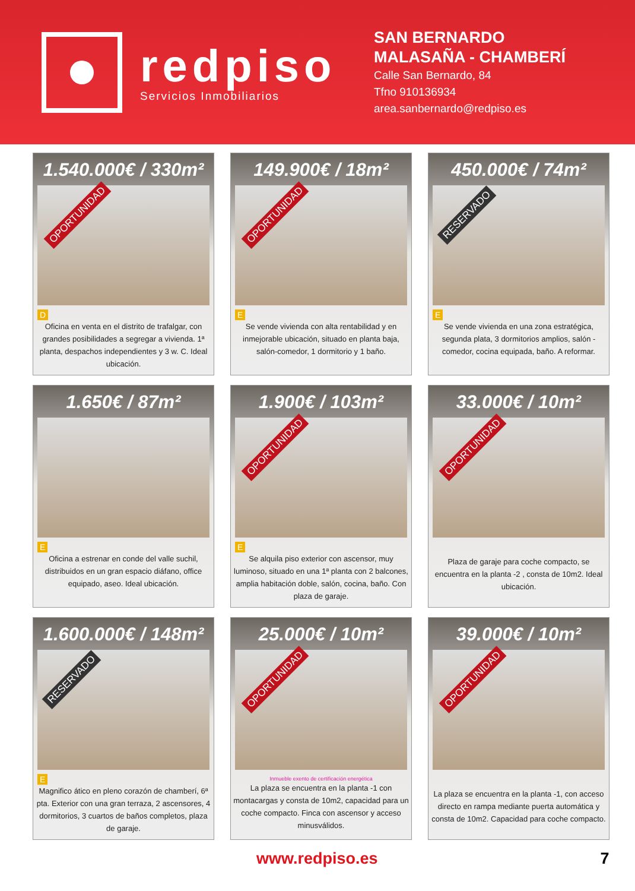redpiso
Servicios Inmobiliarios
SAN BERNARDO
MALASAÑA - CHAMBERÍ
Calle San Bernardo, 84
Tfno 910136934
area.sanbernardo@redpiso.es
1.540.000€ / 330m²
OPORTUNIDAD
D
Oficina en venta en el distrito de trafalgar, con grandes posibilidades a segregar a vivienda. 1ª planta, despachos independientes y 3 w. C. Ideal ubicación.
149.900€ / 18m²
OPORTUNIDAD
E
Se vende vivienda con alta rentabilidad y en inmejorable ubicación, situado en planta baja, salón-comedor, 1 dormitorio y 1 baño.
450.000€ / 74m²
RESERVADO
E
Se vende vivienda en una zona estratégica, segunda plata, 3 dormitorios amplios, salón - comedor, cocina equipada, baño. A reformar.
1.650€ / 87m²
E
Oficina a estrenar en conde del valle suchil, distribuidos en un gran espacio diáfano, office equipado, aseo. Ideal ubicación.
1.900€ / 103m²
OPORTUNIDAD
E
Se alquila piso exterior con ascensor, muy luminoso, situado en una 1ª planta con 2 balcones, amplia habitación doble, salón, cocina, baño. Con plaza de garaje.
33.000€ / 10m²
OPORTUNIDAD
Plaza de garaje para coche compacto, se encuentra en la planta -2 , consta de 10m2. Ideal ubicación.
1.600.000€ / 148m²
RESERVADO
E
Magnifico ático en pleno corazón de chamberí, 6ª pta. Exterior con una gran terraza, 2 ascensores, 4 dormitorios, 3 cuartos de baños completos, plaza de garaje.
25.000€ / 10m²
OPORTUNIDAD
Inmueble exento de certificación energética
La plaza se encuentra en la planta -1 con montacargas y consta de 10m2, capacidad para un coche compacto. Finca con ascensor y acceso minusválidos.
39.000€ / 10m²
OPORTUNIDAD
La plaza se encuentra en la planta -1, con acceso directo en rampa mediante puerta automática y consta de 10m2. Capacidad para coche compacto.
www.redpiso.es 7